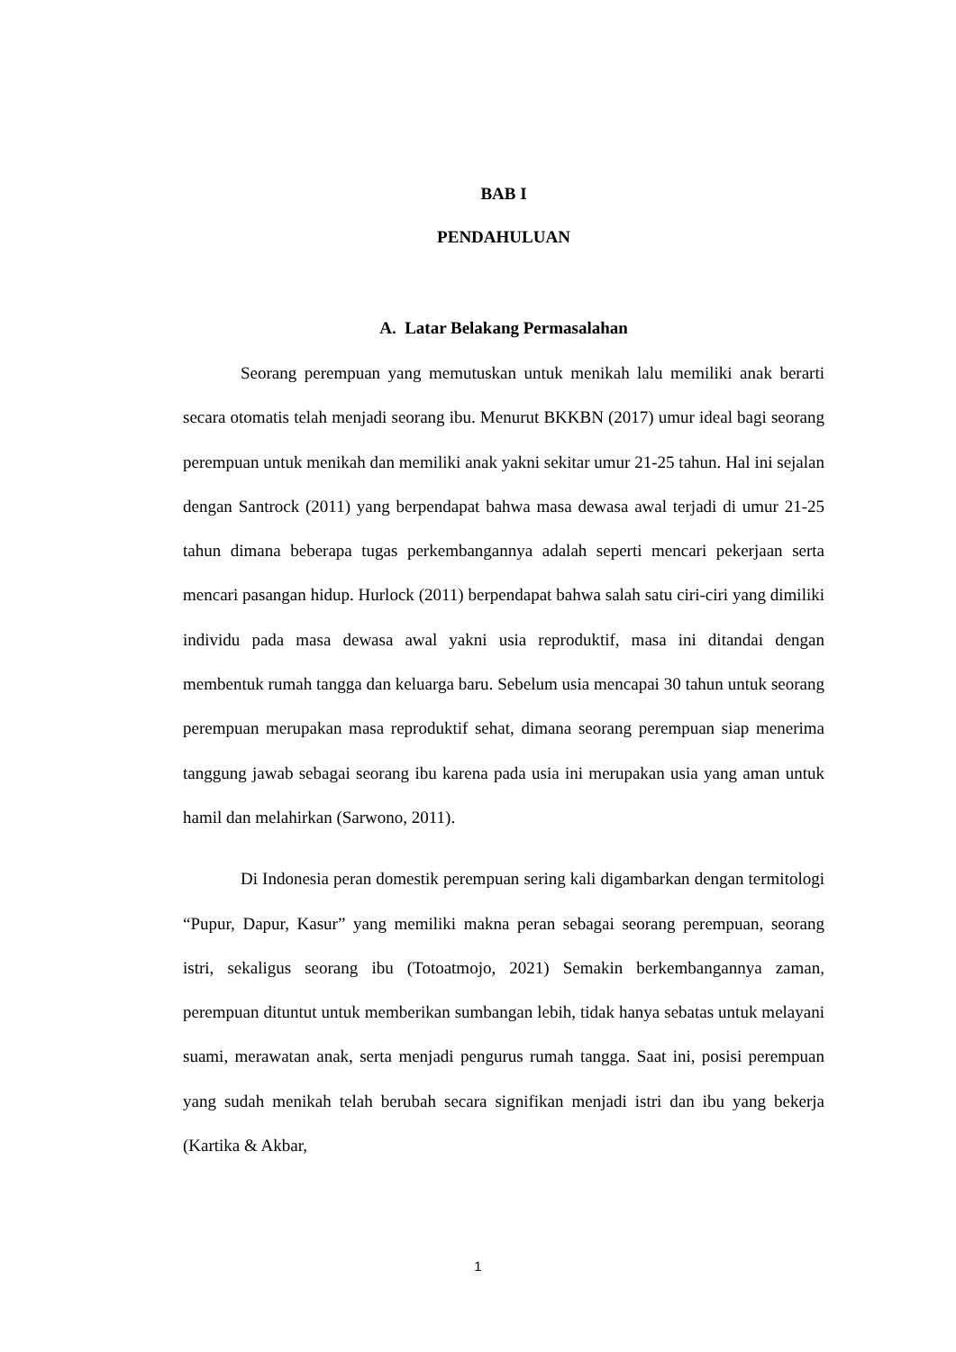BAB I
PENDAHULUAN
A. Latar Belakang Permasalahan
Seorang perempuan yang memutuskan untuk menikah lalu memiliki anak berarti secara otomatis telah menjadi seorang ibu. Menurut BKKBN (2017) umur ideal bagi seorang perempuan untuk menikah dan memiliki anak yakni sekitar umur 21-25 tahun. Hal ini sejalan dengan Santrock (2011) yang berpendapat bahwa masa dewasa awal terjadi di umur 21-25 tahun dimana beberapa tugas perkembangannya adalah seperti mencari pekerjaan serta mencari pasangan hidup. Hurlock (2011) berpendapat bahwa salah satu ciri-ciri yang dimiliki individu pada masa dewasa awal yakni usia reproduktif, masa ini ditandai dengan membentuk rumah tangga dan keluarga baru. Sebelum usia mencapai 30 tahun untuk seorang perempuan merupakan masa reproduktif sehat, dimana seorang perempuan siap menerima tanggung jawab sebagai seorang ibu karena pada usia ini merupakan usia yang aman untuk hamil dan melahirkan (Sarwono, 2011).
Di Indonesia peran domestik perempuan sering kali digambarkan dengan termitologi “Pupur, Dapur, Kasur” yang memiliki makna peran sebagai seorang perempuan, seorang istri, sekaligus seorang ibu (Totoatmojo, 2021) Semakin berkembangannya zaman, perempuan dituntut untuk memberikan sumbangan lebih, tidak hanya sebatas untuk melayani suami, merawatan anak, serta menjadi pengurus rumah tangga. Saat ini, posisi perempuan yang sudah menikah telah berubah secara signifikan menjadi istri dan ibu yang bekerja (Kartika & Akbar,
1